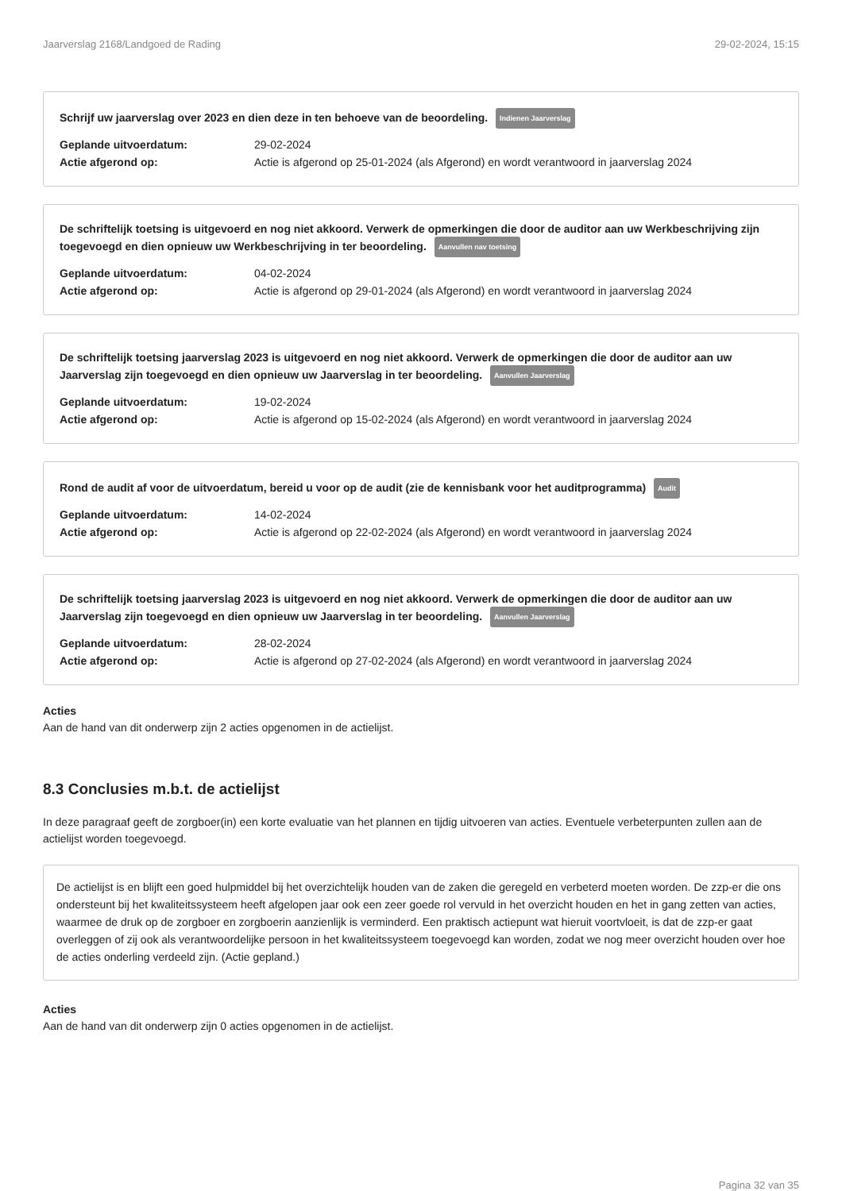Jaarverslag 2168/Landgoed de Rading 29-02-2024, 15:15
Schrijf uw jaarverslag over 2023 en dien deze in ten behoeve van de beoordeling. Indienen Jaarverslag
Geplande uitvoerdatum: 29-02-2024
Actie afgerond op: Actie is afgerond op 25-01-2024 (als Afgerond) en wordt verantwoord in jaarverslag 2024
De schriftelijk toetsing is uitgevoerd en nog niet akkoord. Verwerk de opmerkingen die door de auditor aan uw Werkbeschrijving zijn toegevoegd en dien opnieuw uw Werkbeschrijving in ter beoordeling. Aanvullen nav toetsing
Geplande uitvoerdatum: 04-02-2024
Actie afgerond op: Actie is afgerond op 29-01-2024 (als Afgerond) en wordt verantwoord in jaarverslag 2024
De schriftelijk toetsing jaarverslag 2023 is uitgevoerd en nog niet akkoord. Verwerk de opmerkingen die door de auditor aan uw Jaarverslag zijn toegevoegd en dien opnieuw uw Jaarverslag in ter beoordeling. Aanvullen Jaarverslag
Geplande uitvoerdatum: 19-02-2024
Actie afgerond op: Actie is afgerond op 15-02-2024 (als Afgerond) en wordt verantwoord in jaarverslag 2024
Rond de audit af voor de uitvoerdatum, bereid u voor op de audit (zie de kennisbank voor het auditprogramma) Audit
Geplande uitvoerdatum: 14-02-2024
Actie afgerond op: Actie is afgerond op 22-02-2024 (als Afgerond) en wordt verantwoord in jaarverslag 2024
De schriftelijk toetsing jaarverslag 2023 is uitgevoerd en nog niet akkoord. Verwerk de opmerkingen die door de auditor aan uw Jaarverslag zijn toegevoegd en dien opnieuw uw Jaarverslag in ter beoordeling. Aanvullen Jaarverslag
Geplande uitvoerdatum: 28-02-2024
Actie afgerond op: Actie is afgerond op 27-02-2024 (als Afgerond) en wordt verantwoord in jaarverslag 2024
Acties
Aan de hand van dit onderwerp zijn 2 acties opgenomen in de actielijst.
8.3 Conclusies m.b.t. de actielijst
In deze paragraaf geeft de zorgboer(in) een korte evaluatie van het plannen en tijdig uitvoeren van acties. Eventuele verbeterpunten zullen aan de actielijst worden toegevoegd.
De actielijst is en blijft een goed hulpmiddel bij het overzichtelijk houden van de zaken die geregeld en verbeterd moeten worden. De zzp-er die ons ondersteunt bij het kwaliteitssysteem heeft afgelopen jaar ook een zeer goede rol vervuld in het overzicht houden en het in gang zetten van acties, waarmee de druk op de zorgboer en zorgboerin aanzienlijk is verminderd. Een praktisch actiepunt wat hieruit voortvloeit, is dat de zzp-er gaat overleggen of zij ook als verantwoordelijke persoon in het kwaliteitssysteem toegevoegd kan worden, zodat we nog meer overzicht houden over hoe de acties onderling verdeeld zijn. (Actie gepland.)
Acties
Aan de hand van dit onderwerp zijn 0 acties opgenomen in de actielijst.
Pagina 32 van 35